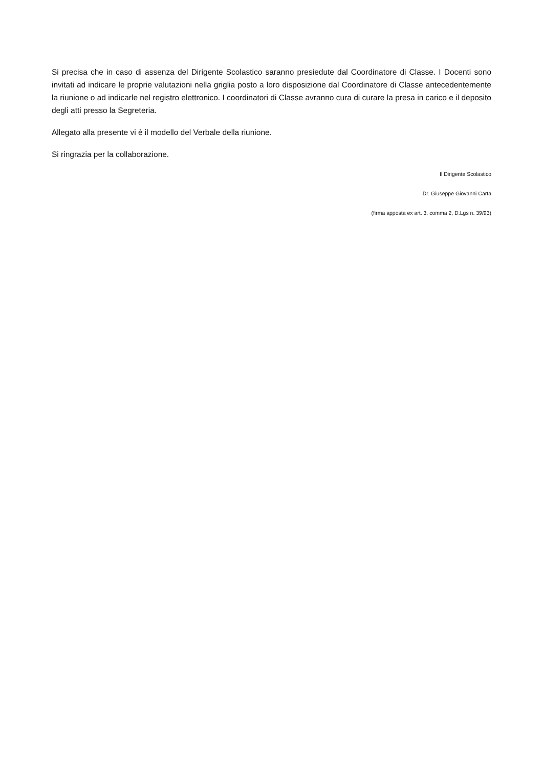Si precisa che in caso di assenza del Dirigente Scolastico saranno presiedute dal Coordinatore di Classe. I Docenti sono invitati ad indicare le proprie valutazioni nella griglia posto a loro disposizione dal Coordinatore di Classe antecedentemente la riunione o ad indicarle nel registro elettronico. I coordinatori di Classe avranno cura di curare la presa in carico e il deposito degli atti presso la Segreteria.
Allegato alla presente vi è il modello del Verbale della riunione.
Si ringrazia per la collaborazione.
Il Dirigente Scolastico
Dr. Giuseppe Giovanni Carta
(firma apposta ex art. 3, comma 2, D.Lgs n. 39/93)